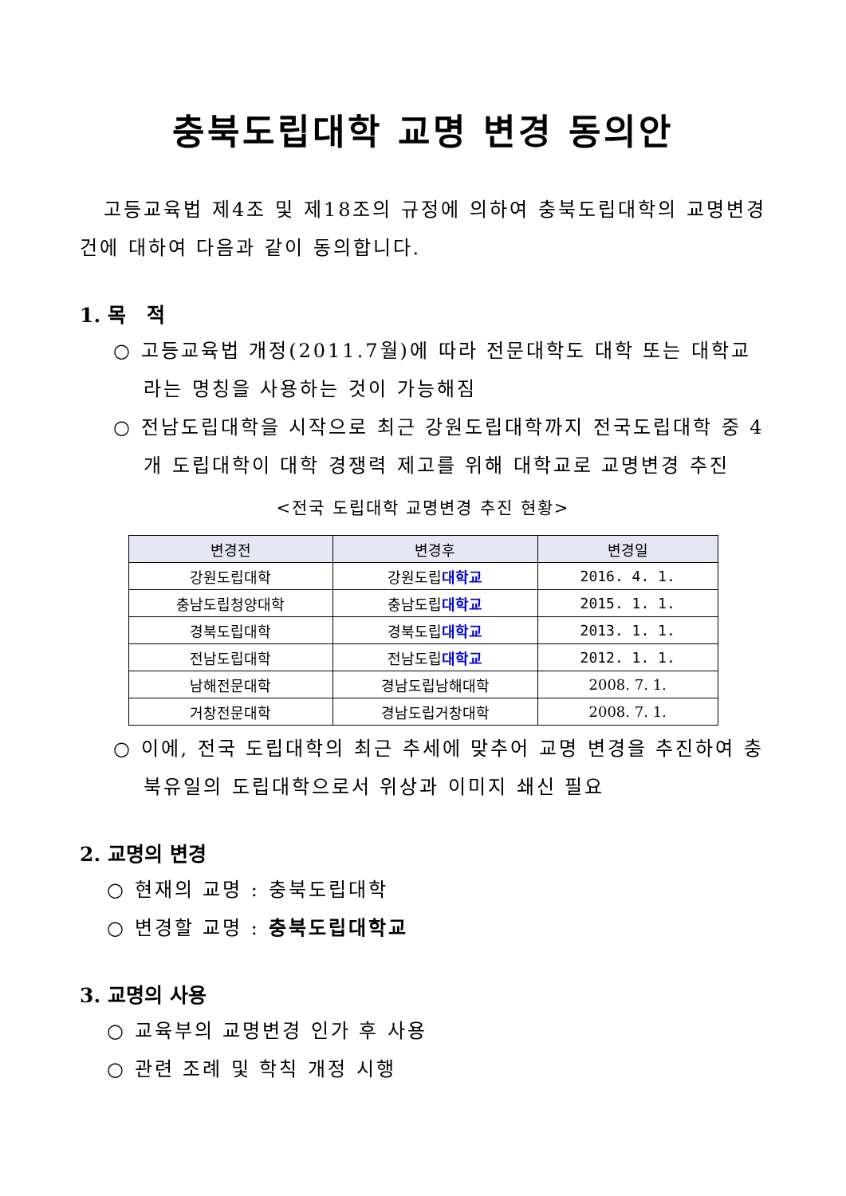충북도립대학 교명 변경 동의안
고등교육법 제4조 및 제18조의 규정에 의하여 충북도립대학의 교명변경 건에 대하여 다음과 같이 동의합니다.
1. 목 적
○ 고등교육법 개정(2011.7월)에 따라 전문대학도 대학 또는 대학교라는 명칭을 사용하는 것이 가능해짐
○ 전남도립대학을 시작으로 최근 강원도립대학까지 전국도립대학 중 4개 도립대학이 대학 경쟁력 제고를 위해 대학교로 교명변경 추진
<전국 도립대학 교명변경 추진 현황>
| 변경전 | 변경후 | 변경일 |
| --- | --- | --- |
| 강원도립대학 | 강원도립 대학교 | 2016. 4. 1. |
| 충남도립청양대학 | 충남도립 대학교 | 2015. 1. 1. |
| 경북도립대학 | 경북도립 대학교 | 2013. 1. 1. |
| 전남도립대학 | 전남도립 대학교 | 2012. 1. 1. |
| 남해전문대학 | 경남도립남해대학 | 2008. 7. 1. |
| 거창전문대학 | 경남도립거창대학 | 2008. 7. 1. |
○ 이에, 전국 도립대학의 최근 추세에 맞추어 교명 변경을 추진하여 충북유일의 도립대학으로서 위상과 이미지 쇄신 필요
2. 교명의 변경
○ 현재의 교명 : 충북도립대학
○ 변경할 교명 : 충북도립대학교
3. 교명의 사용
○ 교육부의 교명변경 인가 후 사용
○ 관련 조례 및 학칙 개정 시행